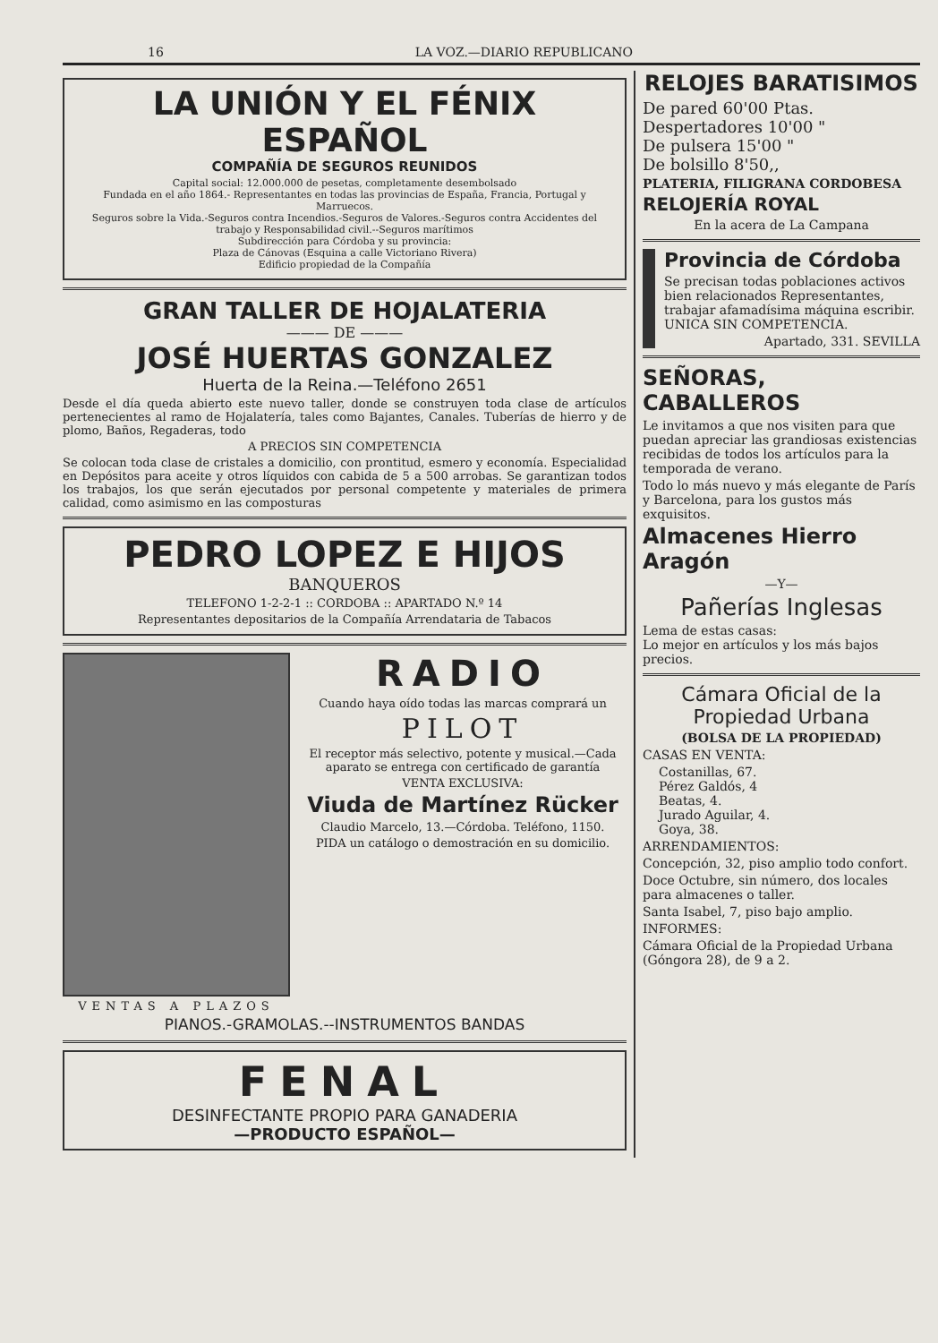16 LA VOZ.—DIARIO REPUBLICANO
LA UNIÓN Y EL FÉNIX ESPAÑOL
COMPAÑÍA DE SEGUROS REUNIDOS
Capital social: 12.000.000 de pesetas, completamente desembolsado
Fundada en el año 1864.- Representantes en todas las provincias de España, Francia, Portugal y Marruecos.
Seguros sobre la Vida.-Seguros contra Incendios.-Seguros de Valores.-Seguros contra Accidentes del trabajo y Responsabilidad civil.--Seguros marítimos
Subdirección para Córdoba y su provincia:
Plaza de Cánovas (Esquina a calle Victoriano Rivera)
Edificio propiedad de la Compañía
GRAN TALLER DE HOJALATERIA
——— DE ———
JOSÉ HUERTAS GONZALEZ
Huerta de la Reina.—Teléfono 2651
Desde el día queda abierto este nuevo taller, donde se construyen toda clase de artículos pertenecientes al ramo de Hojalatería, tales como Bajantes, Canales. Tuberías de hierro y de plomo, Baños, Regaderas, todo
A PRECIOS SIN COMPETENCIA
Se colocan toda clase de cristales a domicilio, con prontitud, esmero y economía. Especialidad en Depósitos para aceite y otros líquidos con cabida de 5 a 500 arrobas. Se garantizan todos los trabajos, los que serán ejecutados por personal competente y materiales de primera calidad, como asimismo en las composturas
PEDRO LOPEZ E HIJOS
BANQUEROS
TELEFONO 1-2-2-1 :: CORDOBA :: APARTADO N.º 14
Representantes depositarios de la Compañía Arrendataria de Tabacos
VENTAS A PLAZOS
RADIO
Cuando haya oído todas las marcas comprará un
PILOT
El receptor más selectivo, potente y musical.—Cada aparato se entrega con certificado de garantía
VENTA EXCLUSIVA:
Viuda de Martínez Rücker
Claudio Marcelo, 13.—Córdoba. Teléfono, 1150.
PIDA un catálogo o demostración en su domicilio.
PIANOS.-GRAMOLAS.--INSTRUMENTOS BANDAS
FENAL
DESINFECTANTE PROPIO PARA GANADERIA
—PRODUCTO ESPAÑOL—
RELOJES BARATISIMOS
De pared 60'00 Ptas.
Despertadores 10'00 "
De pulsera 15'00 "
De bolsillo 8'50,,
PLATERIA, FILIGRANA CORDOBESA
RELOJERÍA ROYAL
En la acera de La Campana
Provincia de Córdoba
Se precisan todas poblaciones activos bien relacionados Representantes, trabajar afamadísima máquina escribir. UNICA SIN COMPETENCIA.
Apartado, 331. SEVILLA
SEÑORAS, CABALLEROS
Le invitamos a que nos visiten para que puedan apreciar las grandiosas existencias recibidas de todos los artículos para la temporada de verano.
Todo lo más nuevo y más elegante de París y Barcelona, para los gustos más exquisitos.
Almacenes Hierro Aragón
—Y—
Pañerías Inglesas
Lema de estas casas:
Lo mejor en artículos y los más bajos precios.
Cámara Oficial de la Propiedad Urbana
(BOLSA DE LA PROPIEDAD)
CASAS EN VENTA:
Costanillas, 67.
Pérez Galdós, 4
Beatas, 4.
Jurado Aguilar, 4.
Goya, 38.
ARRENDAMIENTOS:
Concepción, 32, piso amplio todo confort.
Doce Octubre, sin número, dos locales para almacenes o taller.
Santa Isabel, 7, piso bajo amplio.
INFORMES:
Cámara Oficial de la Propiedad Urbana (Góngora 28), de 9 a 2.